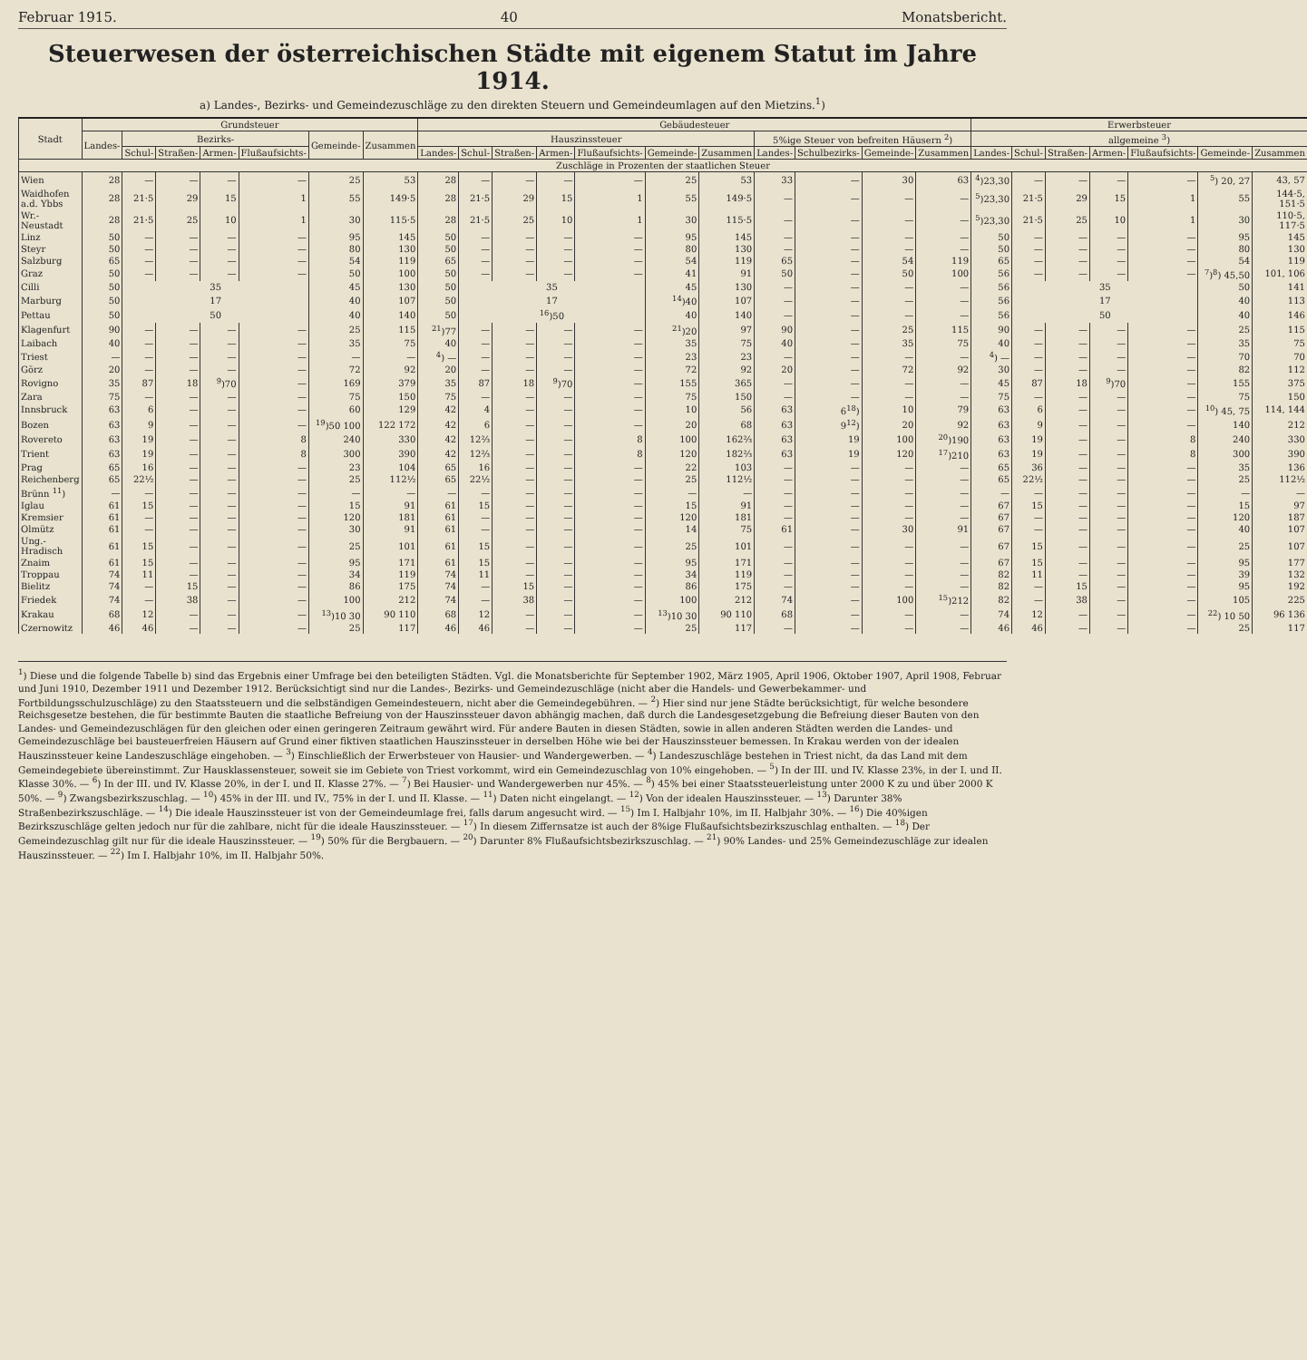Februar 1915. 40 Monatsbericht.
Steuerwesen der österreichischen Städte mit eigenem Statut im Jahre 1914.
a) Landes-, Bezirks- und Gemeindezuschläge zu den direkten Steuern und Gemeindeumlagen auf den Mietzins.<sup>1</sup>)
| Stadt | Grundsteuer | | | | | | | Gebäudesteuer | | | | | | | | | | | Erwerbsteuer | | | | | | |
| --- | --- | --- | --- | --- | --- | --- | --- | --- | --- | --- | --- | --- | --- | --- | --- | --- | --- | --- | --- | --- | --- | --- | --- | --- | --- |
| | Landes- | Bezirks- | | | | Gemeinde- | Zusammen | Hauszinssteuer | | | | | | | 5%ige Steuer von befreiten Häusern <sup>2</sup>) | | | | allgemeine <sup>3</sup>) | | | | | | |
| | | Schul- | Straßen- | Armen- | Flußaufsichts- | | | Landes- | Schul- | Straßen- | Armen- | Flußaufsichts- | Gemeinde- | Zusammen | Landes- | Schulbezirks- | Gemeinde- | Zusammen | Landes- | Schul- | Straßen- | Armen- | Flußaufsichts- | Gemeinde- | Zusammen |
| Zuschläge in Prozenten der staatlichen Steuer | | | | | | | | | | | | | | | | | | | | | | | | | |
| Wien | 28 | — | — | — | — | 25 | 53 | 28 | — | — | — | — | 25 | 53 | 33 | — | 30 | 63 | <sup>4</sup>)23,30 | — | — | — | — | <sup>5</sup>) 20, 27 | 43, 57 |
| Waidhofen a.d. Ybbs | 28 | 21·5 | 29 | 15 | 1 | 55 | 149·5 | 28 | 21·5 | 29 | 15 | 1 | 55 | 149·5 | — | — | — | — | <sup>5</sup>)23,30 | 21·5 | 29 | 15 | 1 | 55 | 144·5, 151·5 |
| Wr.-Neustadt | 28 | 21·5 | 25 | 10 | 1 | 30 | 115·5 | 28 | 21·5 | 25 | 10 | 1 | 30 | 115·5 | — | — | — | — | <sup>5</sup>)23,30 | 21·5 | 25 | 10 | 1 | 30 | 110·5, 117·5 |
| Linz | 50 | — | — | — | — | 95 | 145 | 50 | — | — | — | — | 95 | 145 | — | — | — | — | 50 | — | — | — | — | 95 | 145 |
| Steyr | 50 | — | — | — | — | 80 | 130 | 50 | — | — | — | — | 80 | 130 | — | — | — | — | 50 | — | — | — | — | 80 | 130 |
| Salzburg | 65 | — | — | — | — | 54 | 119 | 65 | — | — | — | — | 54 | 119 | 65 | — | 54 | 119 | 65 | — | — | — | — | 54 | 119 |
| Graz | 50 | — | — | — | — | 50 | 100 | 50 | — | — | — | — | 41 | 91 | 50 | — | 50 | 100 | 56 | — | — | — | — | <sup>7</sup>)<sup>8</sup>) 45,50 | 101, 106 |
| Cilli | 50 | 35 | | | | 45 | 130 | 50 | 35 | | | | 45 | 130 | — | — | — | — | 56 | 35 | | | | 50 | 141 |
| Marburg | 50 | 17 | | | | 40 | 107 | 50 | 17 | | | | <sup>14</sup>)40 | 107 | — | — | — | — | 56 | 17 | | | | 40 | 113 |
| Pettau | 50 | 50 | | | | 40 | 140 | 50 | <sup>16</sup>)50 | | | | 40 | 140 | — | — | — | — | 56 | 50 | | | | 40 | 146 |
| Klagenfurt | 90 | — | — | — | — | 25 | 115 | <sup>21</sup>)77 | — | — | — | — | <sup>21</sup>)20 | 97 | 90 | — | 25 | 115 | 90 | — | — | — | — | 25 | 115 |
| Laibach | 40 | — | — | — | — | 35 | 75 | 40 | — | — | — | — | 35 | 75 | 40 | — | 35 | 75 | 40 | — | — | — | — | 35 | 75 |
| Triest | — | — | — | — | — | — | — | <sup>4</sup>) — | — | — | — | — | 23 | 23 | — | — | — | — | <sup>4</sup>) — | — | — | — | — | 70 | 70 |
| Görz | 20 | — | — | — | — | 72 | 92 | 20 | — | — | — | — | 72 | 92 | 20 | — | 72 | 92 | 30 | — | — | — | — | 82 | 112 |
| Rovigno | 35 | 87 | 18 | <sup>9</sup>)70 | — | 169 | 379 | 35 | 87 | 18 | <sup>9</sup>)70 | — | 155 | 365 | — | — | — | — | 45 | 87 | 18 | <sup>9</sup>)70 | — | 155 | 375 |
| Zara | 75 | — | — | — | — | 75 | 150 | 75 | — | — | — | — | 75 | 150 | — | — | — | — | 75 | — | — | — | — | 75 | 150 |
| Innsbruck | 63 | 6 | — | — | — | 60 | 129 | 42 | 4 | — | — | — | 10 | 56 | 63 | 6<sup>18</sup>) | 10 | 79 | 63 | 6 | — | — | — | <sup>10</sup>) 45, 75 | 114, 144 |
| Bozen | 63 | 9 | — | — | — | <sup>19</sup>)50 100 | 122 172 | 42 | 6 | — | — | — | 20 | 68 | 63 | 9<sup>12</sup>) | 20 | 92 | 63 | 9 | — | — | — | 140 | 212 |
| Rovereto | 63 | 19 | — | — | 8 | 240 | 330 | 42 | 12⅔ | — | — | 8 | 100 | 162⅔ | 63 | 19 | 100 | <sup>20</sup>)190 | 63 | 19 | — | — | 8 | 240 | 330 |
| Trient | 63 | 19 | — | — | 8 | 300 | 390 | 42 | 12⅔ | — | — | 8 | 120 | 182⅔ | 63 | 19 | 120 | <sup>17</sup>)210 | 63 | 19 | — | — | 8 | 300 | 390 |
| Prag | 65 | 16 | — | — | — | 23 | 104 | 65 | 16 | — | — | — | 22 | 103 | — | — | — | — | 65 | 36 | — | — | — | 35 | 136 |
| Reichenberg | 65 | 22½ | — | — | — | 25 | 112½ | 65 | 22½ | — | — | — | 25 | 112½ | — | — | — | — | 65 | 22½ | — | — | — | 25 | 112½ |
| Brünn <sup>11</sup>) | — | — | — | — | — | — | — | — | — | — | — | — | — | — | — | — | — | — | — | — | — | — | — | — | — |
| Iglau | 61 | 15 | — | — | — | 15 | 91 | 61 | 15 | — | — | — | 15 | 91 | — | — | — | — | 67 | 15 | — | — | — | 15 | 97 |
| Kremsier | 61 | — | — | — | — | 120 | 181 | 61 | — | — | — | — | 120 | 181 | — | — | — | — | 67 | — | — | — | — | 120 | 187 |
| Olmütz | 61 | — | — | — | — | 30 | 91 | 61 | — | — | — | — | 14 | 75 | 61 | — | 30 | 91 | 67 | — | — | — | — | 40 | 107 |
| Ung.-Hradisch | 61 | 15 | — | — | — | 25 | 101 | 61 | 15 | — | — | — | 25 | 101 | — | — | — | — | 67 | 15 | — | — | — | 25 | 107 |
| Znaim | 61 | 15 | — | — | — | 95 | 171 | 61 | 15 | — | — | — | 95 | 171 | — | — | — | — | 67 | 15 | — | — | — | 95 | 177 |
| Troppau | 74 | 11 | — | — | — | 34 | 119 | 74 | 11 | — | — | — | 34 | 119 | — | — | — | — | 82 | 11 | — | — | — | 39 | 132 |
| Bielitz | 74 | — | 15 | — | — | 86 | 175 | 74 | — | 15 | — | — | 86 | 175 | — | — | — | — | 82 | — | 15 | — | — | 95 | 192 |
| Friedek | 74 | — | 38 | — | — | 100 | 212 | 74 | — | 38 | — | — | 100 | 212 | 74 | — | 100 | <sup>15</sup>)212 | 82 | — | 38 | — | — | 105 | 225 |
| Krakau | 68 | 12 | — | — | — | <sup>13</sup>)10 30 | 90 110 | 68 | 12 | — | — | — | <sup>13</sup>)10 30 | 90 110 | 68 | — | — | — | 74 | 12 | — | — | — | <sup>22</sup>) 10 50 | 96 136 |
| Czernowitz | 46 | 46 | — | — | — | 25 | 117 | 46 | 46 | — | — | — | 25 | 117 | — | — | — | — | 46 | 46 | — | — | — | 25 | 117 |
<sup>1</sup>) Diese und die folgende Tabelle b) sind das Ergebnis einer Umfrage bei den beteiligten Städten. Vgl. die Monatsberichte für September 1902, März 1905, April 1906, Oktober 1907, April 1908, Februar und Juni 1910, Dezember 1911 und Dezember 1912. Berücksichtigt sind nur die Landes-, Bezirks- und Gemeindezuschläge (nicht aber die Handels- und Gewerbekammer- und Fortbildungsschulzuschläge) zu den Staatssteuern und die selbständigen Gemeindesteuern, nicht aber die Gemeindegebühren. — <sup>2</sup>) Hier sind nur jene Städte berücksichtigt, für welche besondere Reichsgesetze bestehen, die für bestimmte Bauten die staatliche Befreiung von der Hauszinssteuer davon abhängig machen, daß durch die Landesgesetzgebung die Befreiung dieser Bauten von den Landes- und Gemeindezuschlägen für den gleichen oder einen geringeren Zeitraum gewährt wird. Für andere Bauten in diesen Städten, sowie in allen anderen Städten werden die Landes- und Gemeindezuschläge bei bausteuerfreien Häusern auf Grund einer fiktiven staatlichen Hauszinssteuer in derselben Höhe wie bei der Hauszinssteuer bemessen. In Krakau werden von der idealen Hauszinssteuer keine Landeszuschläge eingehoben. — <sup>3</sup>) Einschließlich der Erwerbsteuer von Hausier- und Wandergewerben. — <sup>4</sup>) Landeszuschläge bestehen in Triest nicht, da das Land mit dem Gemeindegebiete übereinstimmt. Zur Hausklassensteuer, soweit sie im Gebiete von Triest vorkommt, wird ein Gemeindezuschlag von 10% eingehoben. — <sup>5</sup>) In der III. und IV. Klasse 23%, in der I. und II. Klasse 30%. — <sup>6</sup>) In der III. und IV. Klasse 20%, in der I. und II. Klasse 27%. — <sup>7</sup>) Bei Hausier- und Wandergewerben nur 45%. — <sup>8</sup>) 45% bei einer Staatssteuerleistung unter 2000 K zu und über 2000 K 50%. — <sup>9</sup>) Zwangsbezirkszuschlag. — <sup>10</sup>) 45% in der III. und IV., 75% in der I. und II. Klasse. — <sup>11</sup>) Daten nicht eingelangt. — <sup>12</sup>) Von der idealen Hauszinssteuer. — <sup>13</sup>) Darunter 38% Straßenbezirkszuschläge. — <sup>14</sup>) Die ideale Hauszinssteuer ist von der Gemeindeumlage frei, falls darum angesucht wird. — <sup>15</sup>) Im I. Halbjahr 10%, im II. Halbjahr 30%. — <sup>16</sup>) Die 40%igen Bezirkszuschläge gelten jedoch nur für die zahlbare, nicht für die ideale Hauszinssteuer. — <sup>17</sup>) In diesem Ziffernsatze ist auch der 8%ige Flußaufsichtsbezirkszuschlag enthalten. — <sup>18</sup>) Der Gemeindezuschlag gilt nur für die ideale Hauszinssteuer. — <sup>19</sup>) 50% für die Bergbauern. — <sup>20</sup>) Darunter 8% Flußaufsichtsbezirkszuschlag. — <sup>21</sup>) 90% Landes- und 25% Gemeindezuschläge zur idealen Hauszinssteuer. — <sup>22</sup>) Im I. Halbjahr 10%, im II. Halbjahr 50%.